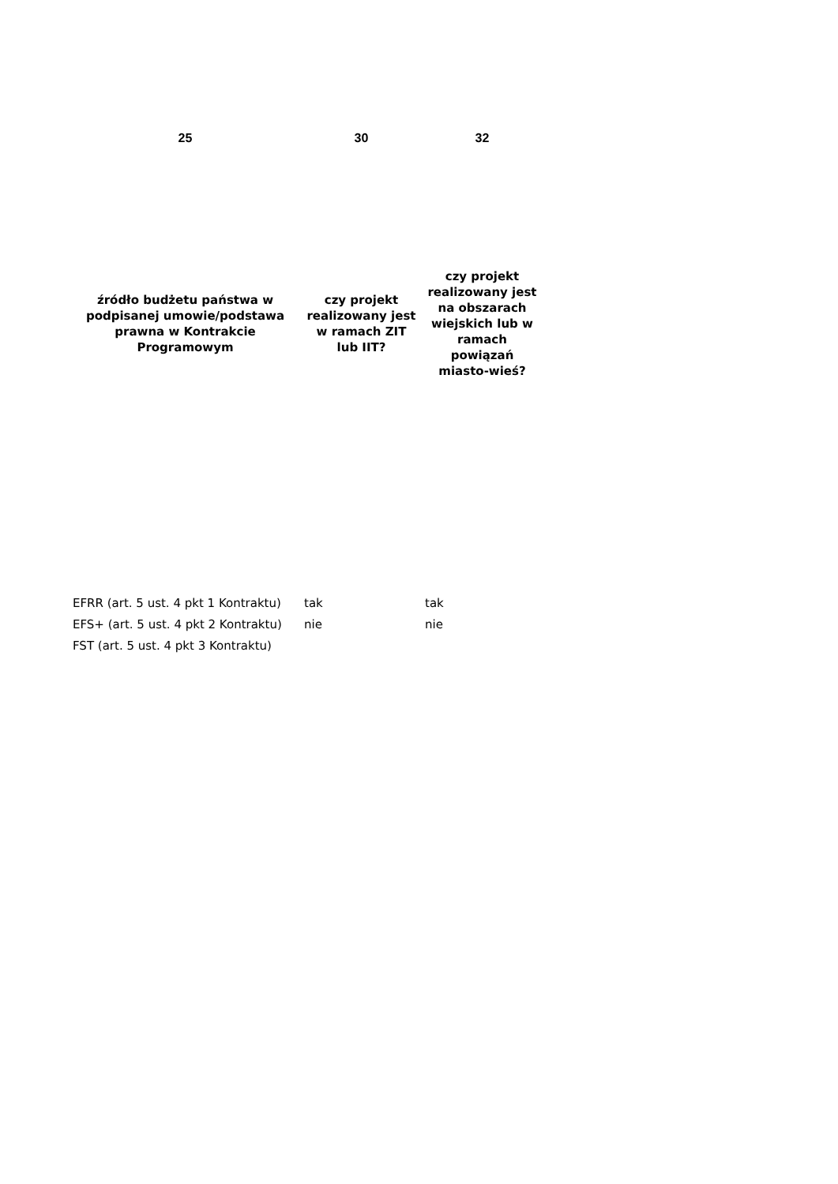| 25 | 30 | 32 |
| --- | --- | --- |
| źródło budżetu państwa w podpisanej umowie/podstawa prawna w Kontrakcie Programowym | czy projekt realizowany jest w ramach ZIT lub IIT? | czy projekt realizowany jest na obszarach wiejskich lub w ramach powiązań miasto-wieś? |
| EFRR (art. 5 ust. 4 pkt 1 Kontraktu) | tak | tak |
| EFS+ (art. 5 ust. 4 pkt 2 Kontraktu) | nie | nie |
| FST (art. 5 ust. 4 pkt 3 Kontraktu) | | |